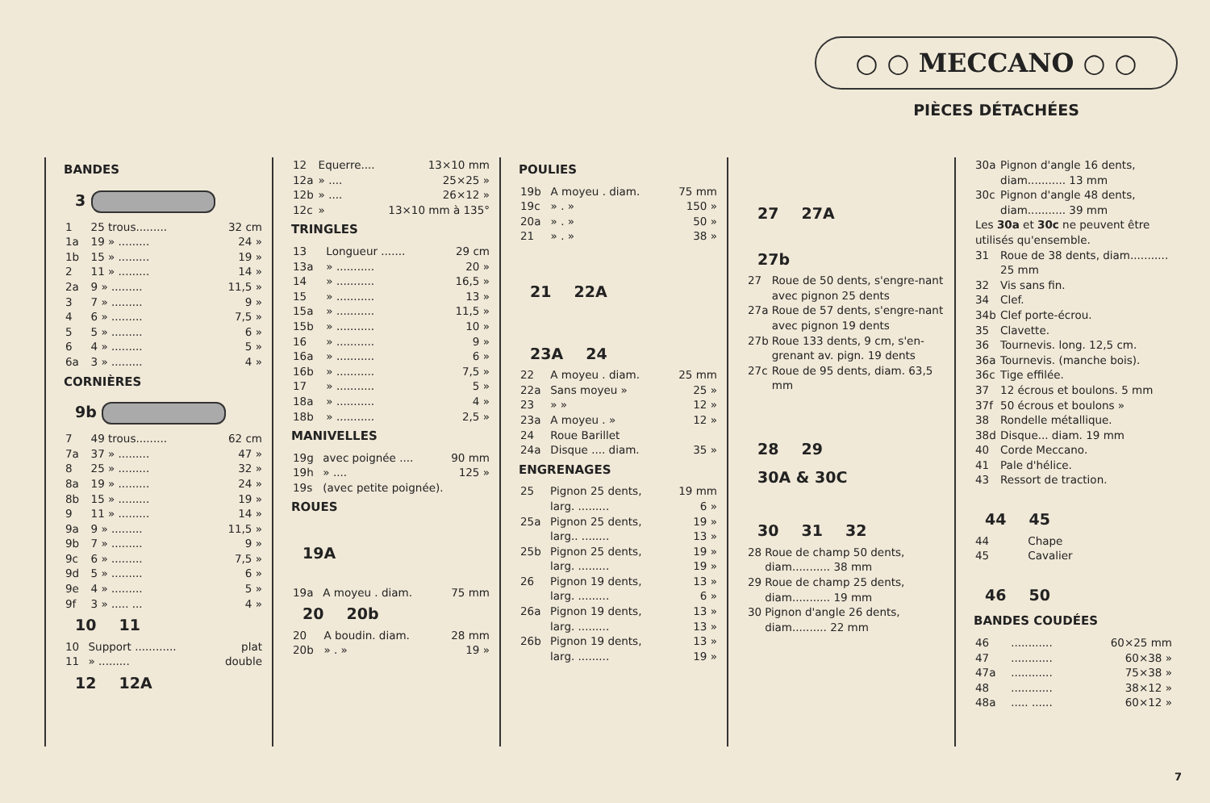○ ○ MECCANO ○ ○
PIÈCES DÉTACHÉES
BANDES
3
| 1 | 25 trous......... | 32 cm |
| 1a | 19 » ......... | 24 » |
| 1b | 15 » ......... | 19 » |
| 2 | 11 » ......... | 14 » |
| 2a | 9 » ......... | 11,5 » |
| 3 | 7 » ......... | 9 » |
| 4 | 6 » ......... | 7,5 » |
| 5 | 5 » ......... | 6 » |
| 6 | 4 » ......... | 5 » |
| 6a | 3 » ......... | 4 » |
CORNIÈRES
9b
| 7 | 49 trous......... | 62 cm |
| 7a | 37 » ......... | 47 » |
| 8 | 25 » ......... | 32 » |
| 8a | 19 » ......... | 24 » |
| 8b | 15 » ......... | 19 » |
| 9 | 11 » ......... | 14 » |
| 9a | 9 » ......... | 11,5 » |
| 9b | 7 » ......... | 9 » |
| 9c | 6 » ......... | 7,5 » |
| 9d | 5 » ......... | 6 » |
| 9e | 4 » ......... | 5 » |
| 9f | 3 » ..... ... | 4 » |
10 11
| 10 | Support ............ | plat |
| 11 | » ......... | double |
12 12A
| 12 | Equerre.... | 13×10 mm |
| 12a | » .... | 25×25 » |
| 12b | » .... | 26×12 » |
| 12c | » | 13×10 mm à 135° |
TRINGLES
| 13 | Longueur ....... | 29 cm |
| 13a | » ........... | 20 » |
| 14 | » ........... | 16,5 » |
| 15 | » ........... | 13 » |
| 15a | » ........... | 11,5 » |
| 15b | » ........... | 10 » |
| 16 | » ........... | 9 » |
| 16a | » ........... | 6 » |
| 16b | » ........... | 7,5 » |
| 17 | » ........... | 5 » |
| 18a | » ........... | 4 » |
| 18b | » ........... | 2,5 » |
MANIVELLES
| 19g | avec poignée .... | 90 mm |
| 19h | » .... | 125 » |
| 19s | (avec petite poignée). | |
ROUES
19A
| 19a | A moyeu . diam. | 75 mm |
20 20b
| 20 | A boudin. diam. | 28 mm |
| 20b | » . » | 19 » |
POULIES
| 19b | A moyeu . diam. | 75 mm |
| 19c | » . » | 150 » |
| 20a | » . » | 50 » |
| 21 | » . » | 38 » |
21 22A
23A 24
| 22 | A moyeu . diam. | 25 mm |
| 22a | Sans moyeu » | 25 » |
| 23 | » » | 12 » |
| 23a | A moyeu . » | 12 » |
| 24 | Roue Barillet | |
| 24a | Disque .... diam. | 35 » |
ENGRENAGES
| 25 | Pignon 25 dents, larg. ......... | 19 mm 6 » |
| 25a | Pignon 25 dents, larg.. ........ | 19 » 13 » |
| 25b | Pignon 25 dents, larg. ......... | 19 » 19 » |
| 26 | Pignon 19 dents, larg. ......... | 13 » 6 » |
| 26a | Pignon 19 dents, larg. ......... | 13 » 13 » |
| 26b | Pignon 19 dents, larg. ......... | 13 » 19 » |
27 27A
27b
| 27 | Roue de 50 dents, s'engre-nant avec pignon 25 dents |
| 27a | Roue de 57 dents, s'engre-nant avec pignon 19 dents |
| 27b | Roue 133 dents, 9 cm, s'en-grenant av. pign. 19 dents |
| 27c | Roue de 95 dents, diam. 63,5 mm |
28
29
30A & 30C
30 31 32
| 28 | Roue de champ 50 dents, diam........... 38 mm |
| 29 | Roue de champ 25 dents, diam........... 19 mm |
| 30 | Pignon d'angle 26 dents, diam.......... 22 mm |
| 30a | Pignon d'angle 16 dents, diam........... 13 mm |
| 30c | Pignon d'angle 48 dents, diam........... 39 mm |
| Les 30a et 30c ne peuvent être utilisés qu'ensemble. | |
| 31 | Roue de 38 dents, diam........... 25 mm |
| 32 | Vis sans fin. |
| 34 | Clef. |
| 34b | Clef porte-écrou. |
| 35 | Clavette. |
| 36 | Tournevis. long. 12,5 cm. |
| 36a | Tournevis. (manche bois). |
| 36c | Tige effilée. |
| 37 | 12 écrous et boulons. 5 mm |
| 37f | 50 écrous et boulons » |
| 38 | Rondelle métallique. |
| 38d | Disque... diam. 19 mm |
| 40 | Corde Meccano. |
| 41 | Pale d'hélice. |
| 43 | Ressort de traction. |
44
45
| 44 | Chape |
| 45 | Cavalier |
46
50
BANDES COUDÉES
| 46 | ............ | 60×25 mm |
| 47 | ............ | 60×38 » |
| 47a | ............ | 75×38 » |
| 48 | ............ | 38×12 » |
| 48a | ..... ...... | 60×12 » |
7